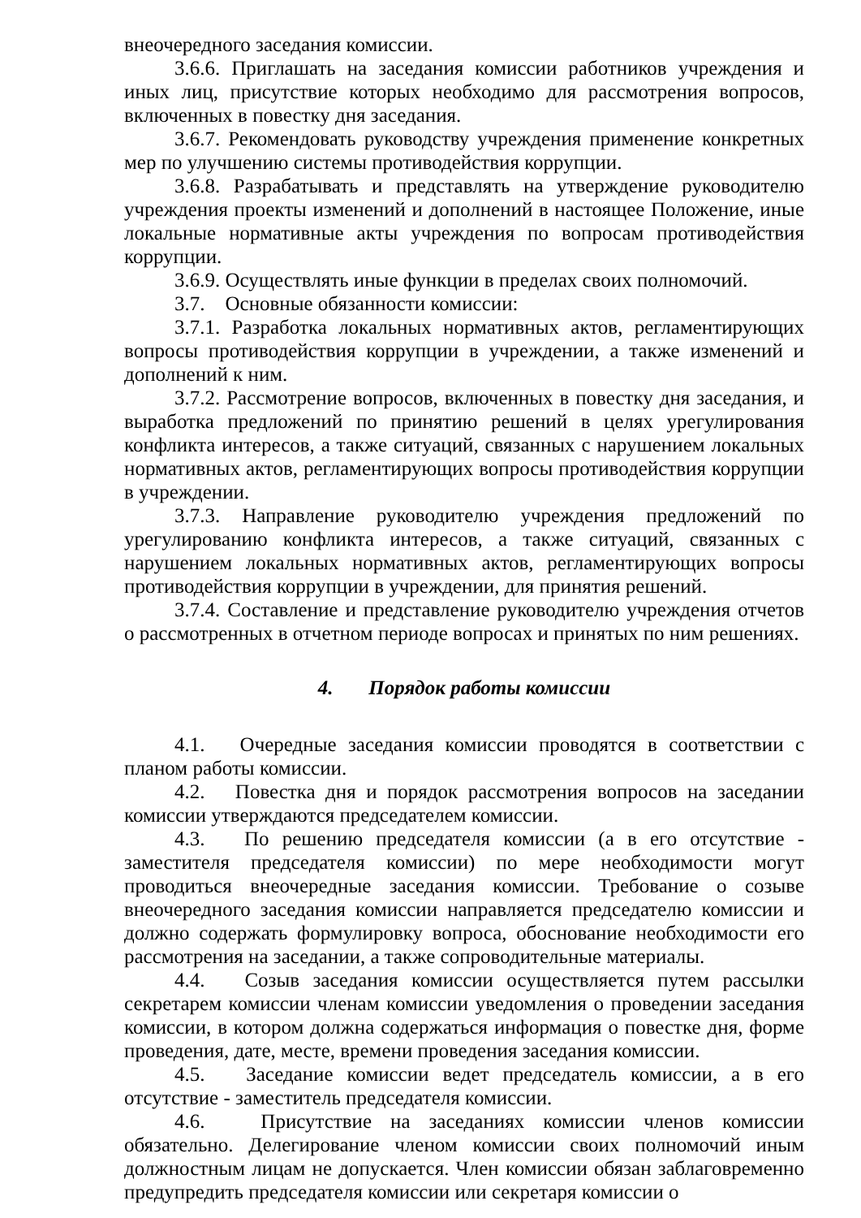внеочередного заседания комиссии.
3.6.6. Приглашать на заседания комиссии работников учреждения и иных лиц, присутствие которых необходимо для рассмотрения вопросов, включенных в повестку дня заседания.
3.6.7. Рекомендовать руководству учреждения применение конкретных мер по улучшению системы противодействия коррупции.
3.6.8. Разрабатывать и представлять на утверждение руководителю учреждения проекты изменений и дополнений в настоящее Положение, иные локальные нормативные акты учреждения по вопросам противодействия коррупции.
3.6.9. Осуществлять иные функции в пределах своих полномочий.
3.7. Основные обязанности комиссии:
3.7.1. Разработка локальных нормативных актов, регламентирующих вопросы противодействия коррупции в учреждении, а также изменений и дополнений к ним.
3.7.2. Рассмотрение вопросов, включенных в повестку дня заседания, и выработка предложений по принятию решений в целях урегулирования конфликта интересов, а также ситуаций, связанных с нарушением локальных нормативных актов, регламентирующих вопросы противодействия коррупции в учреждении.
3.7.3. Направление руководителю учреждения предложений по урегулированию конфликта интересов, а также ситуаций, связанных с нарушением локальных нормативных актов, регламентирующих вопросы противодействия коррупции в учреждении, для принятия решений.
3.7.4. Составление и представление руководителю учреждения отчетов о рассмотренных в отчетном периоде вопросах и принятых по ним решениях.
4. Порядок работы комиссии
4.1. Очередные заседания комиссии проводятся в соответствии с планом работы комиссии.
4.2. Повестка дня и порядок рассмотрения вопросов на заседании комиссии утверждаются председателем комиссии.
4.3. По решению председателя комиссии (а в его отсутствие - заместителя председателя комиссии) по мере необходимости могут проводиться внеочередные заседания комиссии. Требование о созыве внеочередного заседания комиссии направляется председателю комиссии и должно содержать формулировку вопроса, обоснование необходимости его рассмотрения на заседании, а также сопроводительные материалы.
4.4. Созыв заседания комиссии осуществляется путем рассылки секретарем комиссии членам комиссии уведомления о проведении заседания комиссии, в котором должна содержаться информация о повестке дня, форме проведения, дате, месте, времени проведения заседания комиссии.
4.5. Заседание комиссии ведет председатель комиссии, а в его отсутствие - заместитель председателя комиссии.
4.6. Присутствие на заседаниях комиссии членов комиссии обязательно. Делегирование членом комиссии своих полномочий иным должностным лицам не допускается. Член комиссии обязан заблаговременно предупредить председателя комиссии или секретаря комиссии о